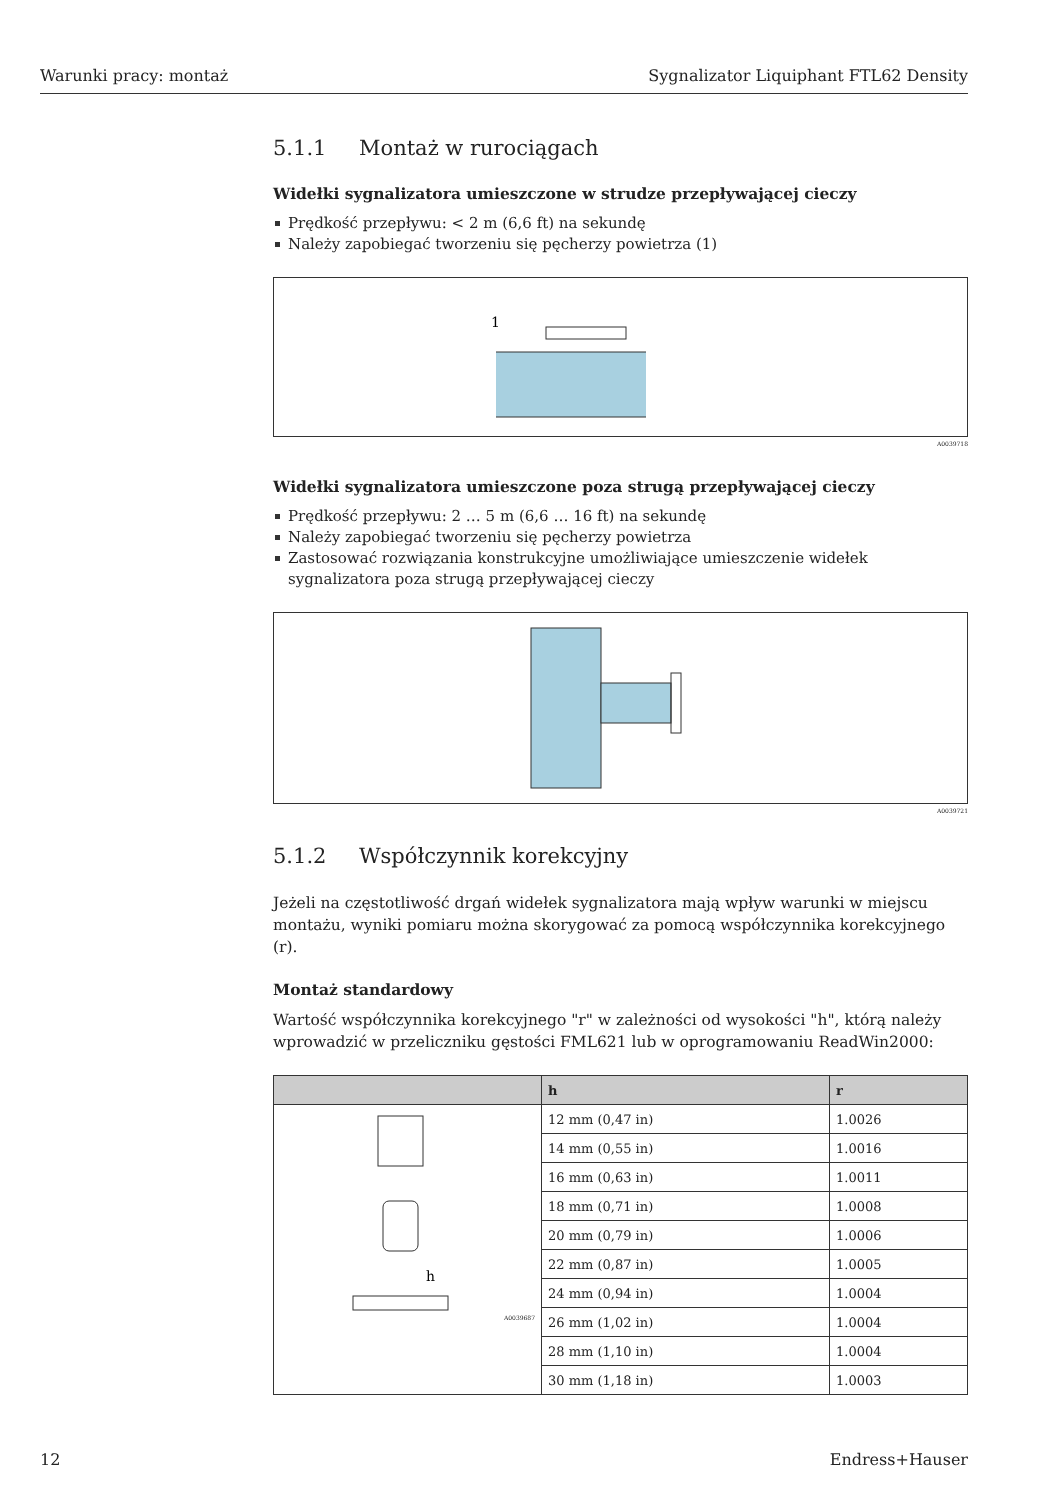Warunki pracy: montaż Sygnalizator Liquiphant FTL62 Density
5.1.1 Montaż w rurociągach
Widełki sygnalizatora umieszczone w strudze przepływającej cieczy
Prędkość przepływu: < 2 m (6,6 ft) na sekundę
Należy zapobiegać tworzeniu się pęcherzy powietrza (1)
1
A0039718
Widełki sygnalizatora umieszczone poza strugą przepływającej cieczy
Prędkość przepływu: 2 … 5 m (6,6 … 16 ft) na sekundę
Należy zapobiegać tworzeniu się pęcherzy powietrza
Zastosować rozwiązania konstrukcyjne umożliwiające umieszczenie widełek sygnalizatora poza strugą przepływającej cieczy
A0039721
5.1.2 Współczynnik korekcyjny
Jeżeli na częstotliwość drgań widełek sygnalizatora mają wpływ warunki w miejscu montażu, wyniki pomiaru można skorygować za pomocą współczynnika korekcyjnego (r).
Montaż standardowy
Wartość współczynnika korekcyjnego "r" w zależności od wysokości "h", którą należy wprowadzić w przeliczniku gęstości FML621 lub w oprogramowaniu ReadWin2000:
| | h | r |
| --- | --- | --- |
| h A0039687 | 12 mm (0,47 in) | 1.0026 |
| | 14 mm (0,55 in) | 1.0016 |
| | 16 mm (0,63 in) | 1.0011 |
| | 18 mm (0,71 in) | 1.0008 |
| | 20 mm (0,79 in) | 1.0006 |
| | 22 mm (0,87 in) | 1.0005 |
| | 24 mm (0,94 in) | 1.0004 |
| | 26 mm (1,02 in) | 1.0004 |
| | 28 mm (1,10 in) | 1.0004 |
| | 30 mm (1,18 in) | 1.0003 |
12 Endress+Hauser